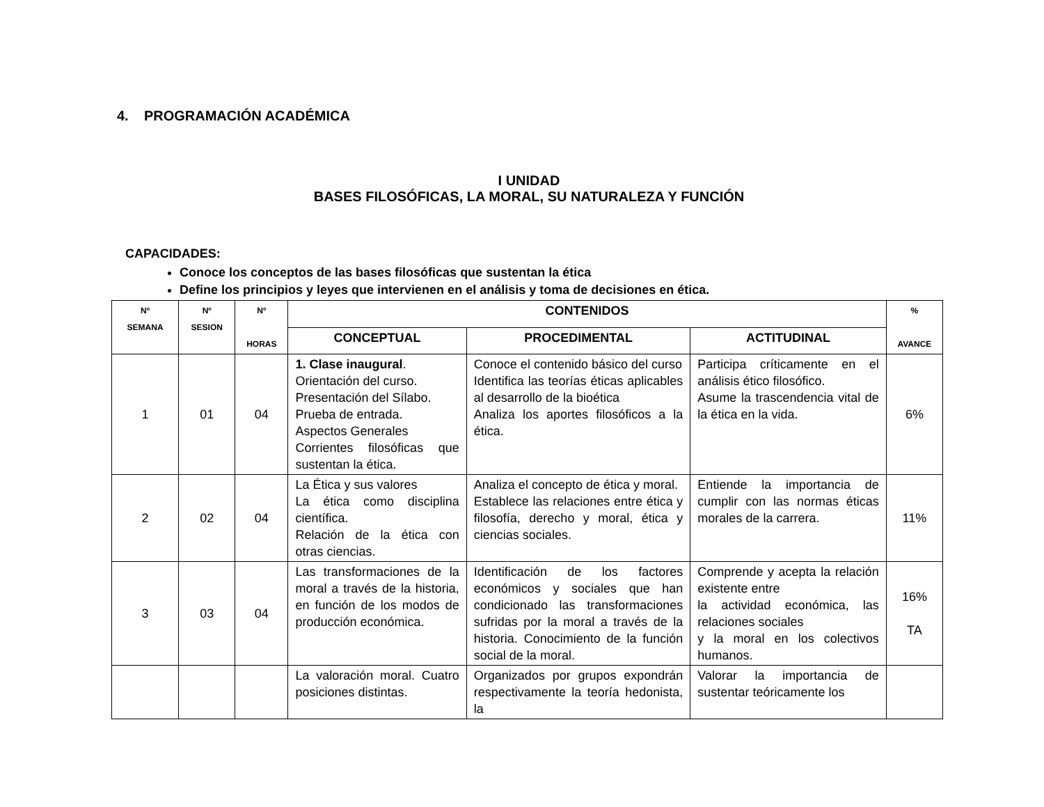4. PROGRAMACIÓN ACADÉMICA
I UNIDAD
BASES FILOSÓFICAS, LA MORAL, SU NATURALEZA Y FUNCIÓN
CAPACIDADES:
Conoce los conceptos de las bases filosóficas que sustentan la ética
Define los principios y leyes que intervienen en el análisis y toma de decisiones en ética.
| Nº SEMANA | Nº SESION | Nº HORAS | CONTENIDOS | | | % AVANCE |
| --- | --- | --- | --- | --- | --- | --- |
| | | | CONCEPTUAL | PROCEDIMENTAL | ACTITUDINAL | |
| 1 | 01 | 04 | 1. Clase inaugural . Orientación del curso. Presentación del Sílabo. Prueba de entrada. Aspectos Generales Corrientes filosóficas que sustentan la ética. | Conoce el contenido básico del curso Identifica las teorías éticas aplicables al desarrollo de la bioética Analiza los aportes filosóficos a la ética. | Participa críticamente en el análisis ético filosófico. Asume la trascendencia vital de la ética en la vida. | 6% |
| 2 | 02 | 04 | La Ética y sus valores La ética como disciplina científica. Relación de la ética con otras ciencias. | Analiza el concepto de ética y moral. Establece las relaciones entre ética y filosofía, derecho y moral, ética y ciencias sociales. | Entiende la importancia de cumplir con las normas éticas morales de la carrera. | 11% |
| 3 | 03 | 04 | Las transformaciones de la moral a través de la historia, en función de los modos de producción económica. | Identificación de los factores económicos y sociales que han condicionado las transformaciones sufridas por la moral a través de la historia. Conocimiento de la función social de la moral. | Comprende y acepta la relación existente entre la actividad económica, las relaciones sociales y la moral en los colectivos humanos. | 16% TA |
| | | | La valoración moral. Cuatro posiciones distintas. | Organizados por grupos expondrán respectivamente la teoría hedonista, la | Valorar la importancia de sustentar teóricamente los | |